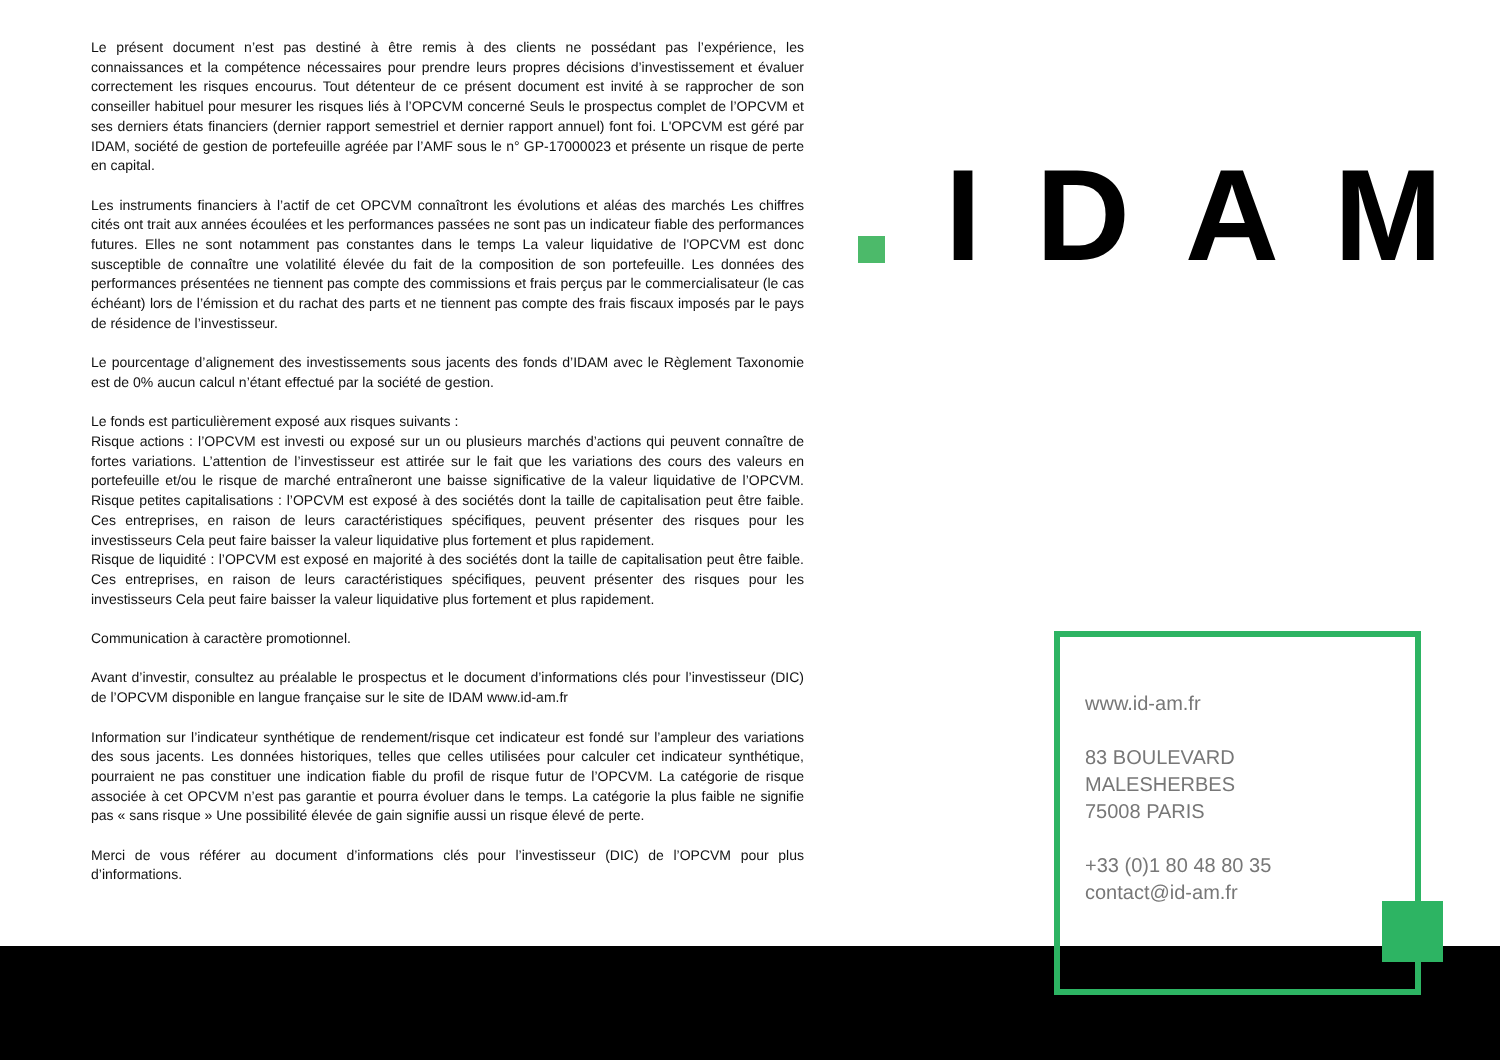Le présent document n’est pas destiné à être remis à des clients ne possédant pas l’expérience, les connaissances et la compétence nécessaires pour prendre leurs propres décisions d’investissement et évaluer correctement les risques encourus. Tout détenteur de ce présent document est invité à se rapprocher de son conseiller habituel pour mesurer les risques liés à l’OPCVM concerné Seuls le prospectus complet de l’OPCVM et ses derniers états financiers (dernier rapport semestriel et dernier rapport annuel) font foi. L'OPCVM est géré par IDAM, société de gestion de portefeuille agréée par l’AMF sous le n° GP-17000023 et présente un risque de perte en capital.
Les instruments financiers à l’actif de cet OPCVM connaîtront les évolutions et aléas des marchés Les chiffres cités ont trait aux années écoulées et les performances passées ne sont pas un indicateur fiable des performances futures. Elles ne sont notamment pas constantes dans le temps La valeur liquidative de l'OPCVM est donc susceptible de connaître une volatilité élevée du fait de la composition de son portefeuille. Les données des performances présentées ne tiennent pas compte des commissions et frais perçus par le commercialisateur (le cas échéant) lors de l’émission et du rachat des parts et ne tiennent pas compte des frais fiscaux imposés par le pays de résidence de l’investisseur.
Le pourcentage d’alignement des investissements sous jacents des fonds d’IDAM avec le Règlement Taxonomie est de 0% aucun calcul n’étant effectué par la société de gestion.
Le fonds est particulièrement exposé aux risques suivants :
Risque actions : l’OPCVM est investi ou exposé sur un ou plusieurs marchés d’actions qui peuvent connaître de fortes variations. L’attention de l’investisseur est attirée sur le fait que les variations des cours des valeurs en portefeuille et/ou le risque de marché entraîneront une baisse significative de la valeur liquidative de l’OPCVM. Risque petites capitalisations : l’OPCVM est exposé à des sociétés dont la taille de capitalisation peut être faible. Ces entreprises, en raison de leurs caractéristiques spécifiques, peuvent présenter des risques pour les investisseurs Cela peut faire baisser la valeur liquidative plus fortement et plus rapidement.
Risque de liquidité : l’OPCVM est exposé en majorité à des sociétés dont la taille de capitalisation peut être faible. Ces entreprises, en raison de leurs caractéristiques spécifiques, peuvent présenter des risques pour les investisseurs Cela peut faire baisser la valeur liquidative plus fortement et plus rapidement.
Communication à caractère promotionnel.
Avant d’investir, consultez au préalable le prospectus et le document d’informations clés pour l’investisseur (DIC) de l’OPCVM disponible en langue française sur le site de IDAM www.id-am.fr
Information sur l’indicateur synthétique de rendement/risque cet indicateur est fondé sur l’ampleur des variations des sous jacents. Les données historiques, telles que celles utilisées pour calculer cet indicateur synthétique, pourraient ne pas constituer une indication fiable du profil de risque futur de l’OPCVM. La catégorie de risque associée à cet OPCVM n’est pas garantie et pourra évoluer dans le temps. La catégorie la plus faible ne signifie pas « sans risque » Une possibilité élevée de gain signifie aussi un risque élevé de perte.
Merci de vous référer au document d’informations clés pour l’investisseur (DIC) de l’OPCVM pour plus d’informations.
IDAM
www.id-am.fr
83 BOULEVARD
MALESHERBES
75008 PARIS
+33 (0)1 80 48 80 35
contact@id-am.fr